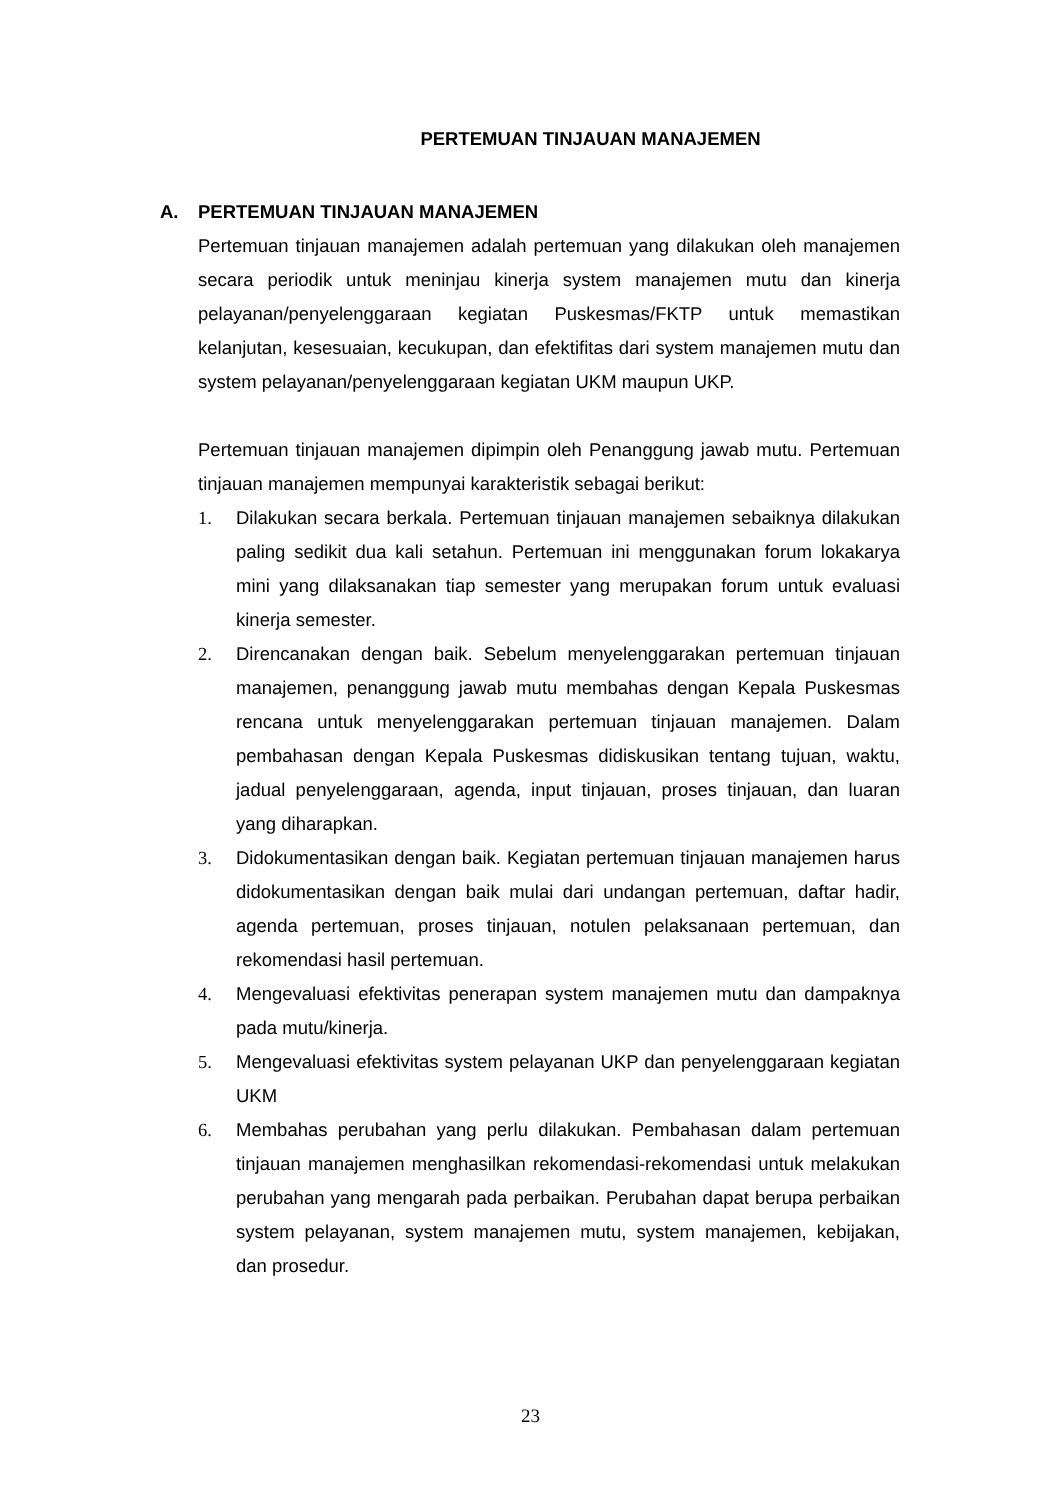PERTEMUAN TINJAUAN MANAJEMEN
A. PERTEMUAN TINJAUAN MANAJEMEN
Pertemuan tinjauan manajemen adalah pertemuan yang dilakukan oleh manajemen secara periodik untuk meninjau kinerja system manajemen mutu dan kinerja pelayanan/penyelenggaraan kegiatan Puskesmas/FKTP untuk memastikan kelanjutan, kesesuaian, kecukupan, dan efektifitas dari system manajemen mutu dan system pelayanan/penyelenggaraan kegiatan UKM maupun UKP.
Pertemuan tinjauan manajemen dipimpin oleh Penanggung jawab mutu. Pertemuan tinjauan manajemen mempunyai karakteristik sebagai berikut:
1. Dilakukan secara berkala. Pertemuan tinjauan manajemen sebaiknya dilakukan paling sedikit dua kali setahun. Pertemuan ini menggunakan forum lokakarya mini yang dilaksanakan tiap semester yang merupakan forum untuk evaluasi kinerja semester.
2. Direncanakan dengan baik. Sebelum menyelenggarakan pertemuan tinjauan manajemen, penanggung jawab mutu membahas dengan Kepala Puskesmas rencana untuk menyelenggarakan pertemuan tinjauan manajemen. Dalam pembahasan dengan Kepala Puskesmas didiskusikan tentang tujuan, waktu, jadual penyelenggaraan, agenda, input tinjauan, proses tinjauan, dan luaran yang diharapkan.
3. Didokumentasikan dengan baik. Kegiatan pertemuan tinjauan manajemen harus didokumentasikan dengan baik mulai dari undangan pertemuan, daftar hadir, agenda pertemuan, proses tinjauan, notulen pelaksanaan pertemuan, dan rekomendasi hasil pertemuan.
4. Mengevaluasi efektivitas penerapan system manajemen mutu dan dampaknya pada mutu/kinerja.
5. Mengevaluasi efektivitas system pelayanan UKP dan penyelenggaraan kegiatan UKM
6. Membahas perubahan yang perlu dilakukan. Pembahasan dalam pertemuan tinjauan manajemen menghasilkan rekomendasi-rekomendasi untuk melakukan perubahan yang mengarah pada perbaikan. Perubahan dapat berupa perbaikan system pelayanan, system manajemen mutu, system manajemen, kebijakan, dan prosedur.
23